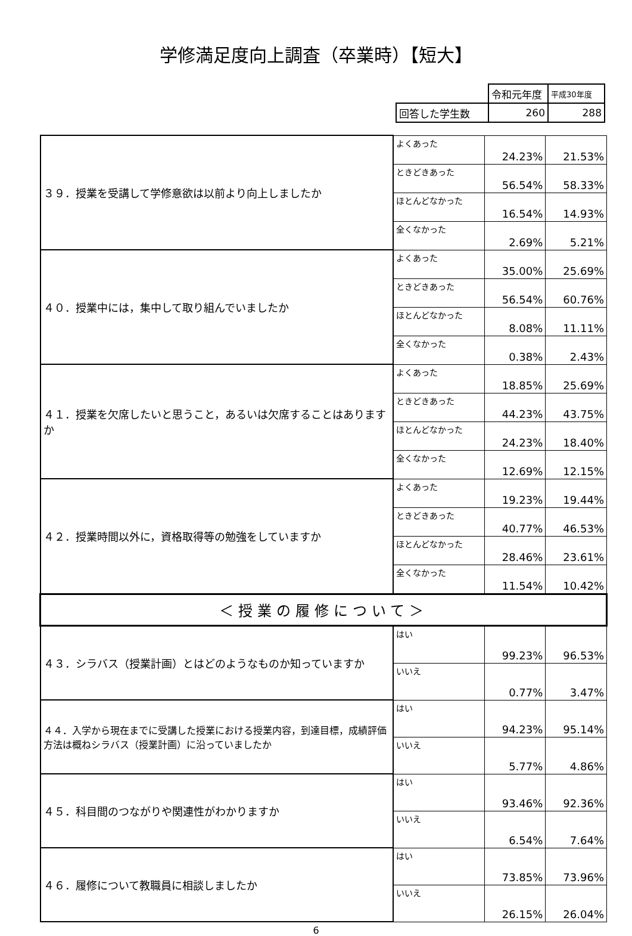学修満足度向上調査（卒業時）【短大】
| | 令和元年度 | 平成30年度 |
| 回答した学生数 | 260 | 288 |
| ３９．授業を受講して学修意欲は以前より向上しましたか | よくあった | 24.23% | 21.53% |
| | ときどきあった | 56.54% | 58.33% |
| | ほとんどなかった | 16.54% | 14.93% |
| | 全くなかった | 2.69% | 5.21% |
| ４０．授業中には，集中して取り組んでいましたか | よくあった | 35.00% | 25.69% |
| | ときどきあった | 56.54% | 60.76% |
| | ほとんどなかった | 8.08% | 11.11% |
| | 全くなかった | 0.38% | 2.43% |
| ４１．授業を欠席したいと思うこと，あるいは欠席することはありますか | よくあった | 18.85% | 25.69% |
| | ときどきあった | 44.23% | 43.75% |
| | ほとんどなかった | 24.23% | 18.40% |
| | 全くなかった | 12.69% | 12.15% |
| ４２．授業時間以外に，資格取得等の勉強をしていますか | よくあった | 19.23% | 19.44% |
| | ときどきあった | 40.77% | 46.53% |
| | ほとんどなかった | 28.46% | 23.61% |
| | 全くなかった | 11.54% | 10.42% |
| ＜授業の履修について＞ | | | |
| ４３．シラバス（授業計画）とはどのようなものか知っていますか | はい | 99.23% | 96.53% |
| | いいえ | 0.77% | 3.47% |
| ４４．入学から現在までに受講した授業における授業内容，到達目標，成績評価方法は概ねシラバス（授業計画）に沿っていましたか | はい | 94.23% | 95.14% |
| | いいえ | 5.77% | 4.86% |
| ４５．科目間のつながりや関連性がわかりますか | はい | 93.46% | 92.36% |
| | いいえ | 6.54% | 7.64% |
| ４６．履修について教職員に相談しましたか | はい | 73.85% | 73.96% |
| | いいえ | 26.15% | 26.04% |
6